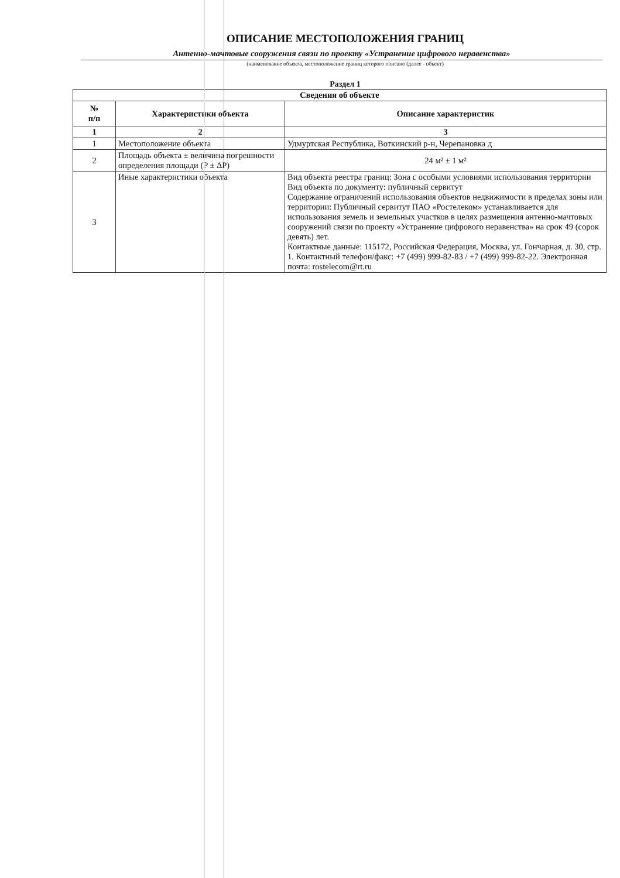ОПИСАНИЕ МЕСТОПОЛОЖЕНИЯ ГРАНИЦ
Антенно-мачтовые сооружения связи по проекту «Устранение цифрового неравенства»
(наименование объекта, местоположение границ которого описано (далее - объект)
Раздел 1
| Сведения об объекте | | |
| --- | --- | --- |
| № п/п | Характеристики объекта | Описание характеристик |
| 1 | 2 | 3 |
| 1 | Местоположение объекта | Удмуртская Республика, Воткинский р-н, Черепановка д |
| 2 | Площадь объекта ± величина погрешности определения площади (P ± ΔP) | 24 м² ± 1 м² |
| 3 | Иные характеристики объекта | Вид объекта реестра границ: Зона с особыми условиями использования территории Вид объекта по документу: публичный сервитут Содержание ограничений использования объектов недвижимости в пределах зоны или территории: Публичный сервитут ПАО «Ростелеком» устанавливается для использования земель и земельных участков в целях размещения антенно-мачтовых сооружений связи по проекту «Устранение цифрового неравенства» на срок 49 (сорок девять) лет. Контактные данные: 115172, Российская Федерация, Москва, ул. Гончарная, д. 30, стр. 1. Контактный телефон/факс: +7 (499) 999-82-83 / +7 (499) 999-82-22. Электронная почта: rostelecom@rt.ru |